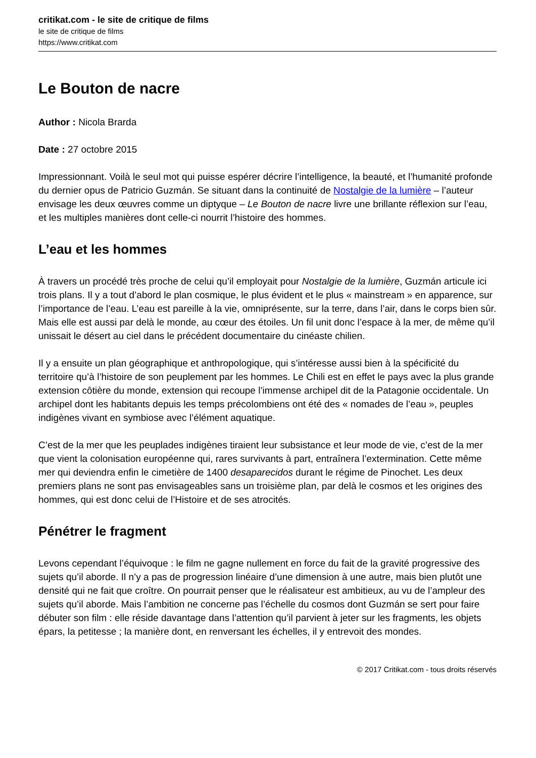critikat.com - le site de critique de films
le site de critique de films
https://www.critikat.com
Le Bouton de nacre
Author : Nicola Brarda
Date : 27 octobre 2015
Impressionnant. Voilà le seul mot qui puisse espérer décrire l’intelligence, la beauté, et l’humanité profonde du dernier opus de Patricio Guzmán. Se situant dans la continuité de Nostalgie de la lumière – l’auteur envisage les deux œuvres comme un diptyque – Le Bouton de nacre livre une brillante réflexion sur l’eau, et les multiples manières dont celle-ci nourrit l’histoire des hommes.
L’eau et les hommes
À travers un procédé très proche de celui qu’il employait pour Nostalgie de la lumière, Guzmán articule ici trois plans. Il y a tout d’abord le plan cosmique, le plus évident et le plus « mainstream » en apparence, sur l’importance de l’eau. L’eau est pareille à la vie, omniprésente, sur la terre, dans l’air, dans le corps bien sûr. Mais elle est aussi par delà le monde, au cœur des étoiles. Un fil unit donc l’espace à la mer, de même qu’il unissait le désert au ciel dans le précédent documentaire du cinéaste chilien.
Il y a ensuite un plan géographique et anthropologique, qui s’intéresse aussi bien à la spécificité du territoire qu’à l’histoire de son peuplement par les hommes. Le Chili est en effet le pays avec la plus grande extension côtière du monde, extension qui recoupe l’immense archipel dit de la Patagonie occidentale. Un archipel dont les habitants depuis les temps précolombiens ont été des « nomades de l’eau », peuples indigènes vivant en symbiose avec l’élément aquatique.
C’est de la mer que les peuplades indigènes tiraient leur subsistance et leur mode de vie, c’est de la mer que vient la colonisation européenne qui, rares survivants à part, entraînera l’extermination. Cette même mer qui deviendra enfin le cimetière de 1400 desaparecidos durant le régime de Pinochet. Les deux premiers plans ne sont pas envisageables sans un troisième plan, par delà le cosmos et les origines des hommes, qui est donc celui de l’Histoire et de ses atrocités.
Pénétrer le fragment
Levons cependant l’équivoque : le film ne gagne nullement en force du fait de la gravité progressive des sujets qu’il aborde. Il n’y a pas de progression linéaire d’une dimension à une autre, mais bien plutôt une densité qui ne fait que croître. On pourrait penser que le réalisateur est ambitieux, au vu de l’ampleur des sujets qu’il aborde. Mais l’ambition ne concerne pas l’échelle du cosmos dont Guzmán se sert pour faire débuter son film : elle réside davantage dans l’attention qu’il parvient à jeter sur les fragments, les objets épars, la petitesse ; la manière dont, en renversant les échelles, il y entrevoit des mondes.
© 2017 Critikat.com - tous droits réservés